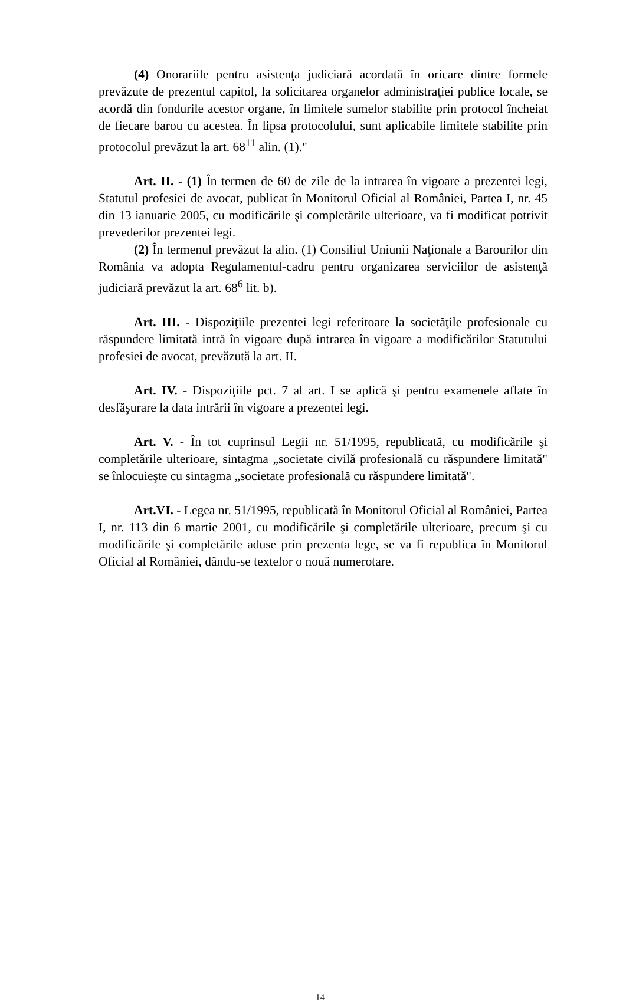(4) Onorariile pentru asistenţa judiciară acordată în oricare dintre formele prevăzute de prezentul capitol, la solicitarea organelor administraţiei publice locale, se acordă din fondurile acestor organe, în limitele sumelor stabilite prin protocol încheiat de fiecare barou cu acestea. În lipsa protocolului, sunt aplicabile limitele stabilite prin protocolul prevăzut la art. 68<sup>11</sup> alin. (1)."
Art. II. - (1) În termen de 60 de zile de la intrarea în vigoare a prezentei legi, Statutul profesiei de avocat, publicat în Monitorul Oficial al României, Partea I, nr. 45 din 13 ianuarie 2005, cu modificările şi completările ulterioare, va fi modificat potrivit prevederilor prezentei legi.
(2) În termenul prevăzut la alin. (1) Consiliul Uniunii Naţionale a Barourilor din România va adopta Regulamentul-cadru pentru organizarea serviciilor de asistenţă judiciară prevăzut la art. 68<sup>6</sup> lit. b).
Art. III. - Dispoziţiile prezentei legi referitoare la societăţile profesionale cu răspundere limitată intră în vigoare după intrarea în vigoare a modificărilor Statutului profesiei de avocat, prevăzută la art. II.
Art. IV. - Dispoziţiile pct. 7 al art. I se aplică şi pentru examenele aflate în desfăşurare la data intrării în vigoare a prezentei legi.
Art. V. - În tot cuprinsul Legii nr. 51/1995, republicată, cu modificările şi completările ulterioare, sintagma „societate civilă profesională cu răspundere limitată" se înlocuieşte cu sintagma „societate profesională cu răspundere limitată".
Art.VI. - Legea nr. 51/1995, republicată în Monitorul Oficial al României, Partea I, nr. 113 din 6 martie 2001, cu modificările şi completările ulterioare, precum şi cu modificările şi completările aduse prin prezenta lege, se va fi republica în Monitorul Oficial al României, dându-se textelor o nouă numerotare.
14